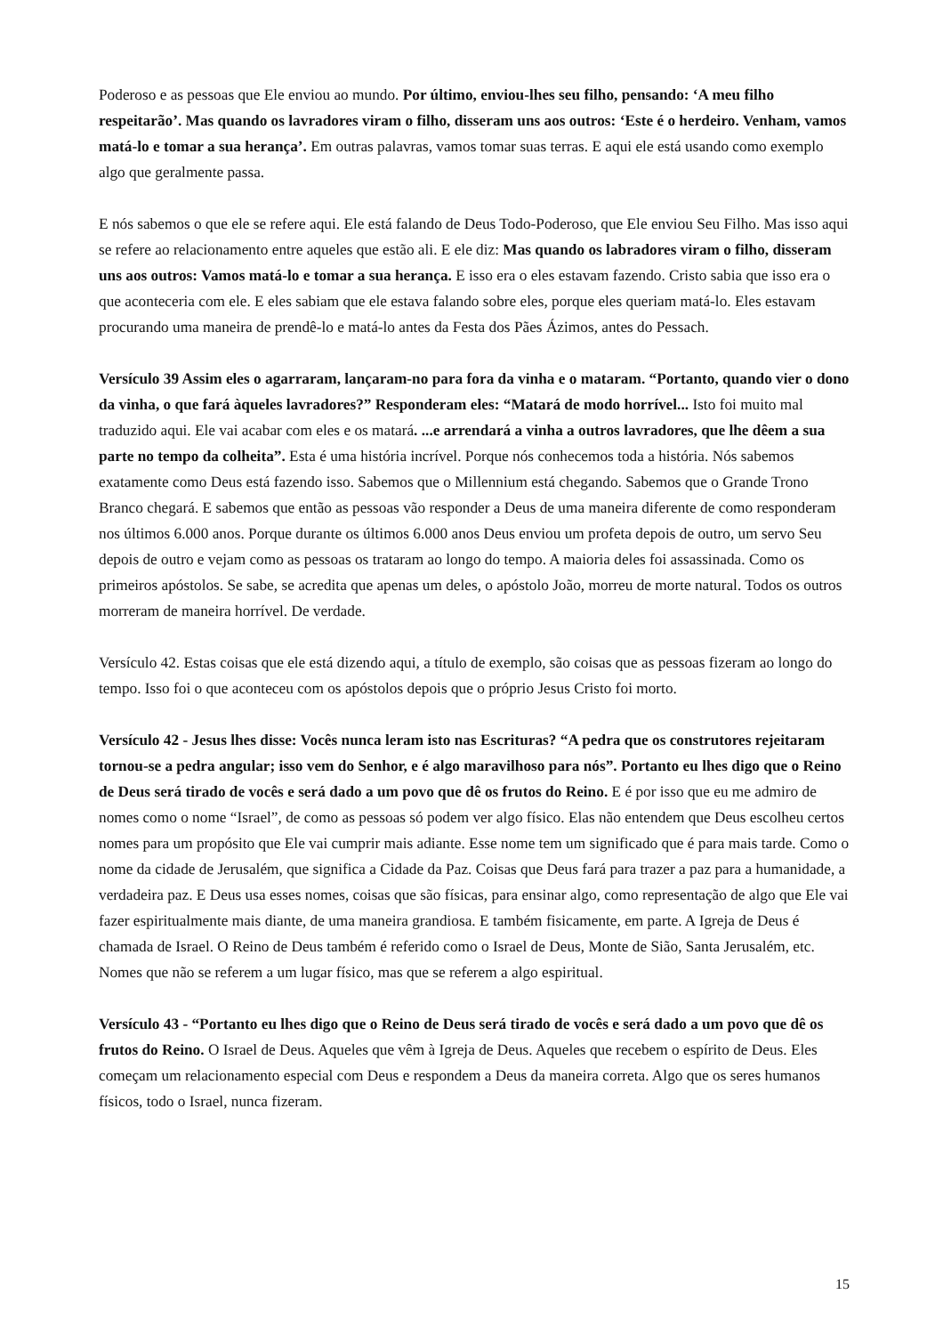Poderoso e as pessoas que Ele enviou ao mundo. Por último, enviou-lhes seu filho, pensando: ‘A meu filho respeitarão’. Mas quando os lavradores viram o filho, disseram uns aos outros: ‘Este é o herdeiro. Venham, vamos matá-lo e tomar a sua herança’. Em outras palavras, vamos tomar suas terras. E aqui ele está usando como exemplo algo que geralmente passa.
E nós sabemos o que ele se refere aqui. Ele está falando de Deus Todo-Poderoso, que Ele enviou Seu Filho. Mas isso aqui se refere ao relacionamento entre aqueles que estão ali. E ele diz: Mas quando os labradores viram o filho, disseram uns aos outros: Vamos matá-lo e tomar a sua herança. E isso era o eles estavam fazendo. Cristo sabia que isso era o que aconteceria com ele. E eles sabiam que ele estava falando sobre eles, porque eles queriam matá-lo. Eles estavam procurando uma maneira de prendê-lo e matá-lo antes da Festa dos Pães Ázimos, antes do Pessach.
Versículo 39 Assim eles o agarraram, lançaram-no para fora da vinha e o mataram. “Portanto, quando vier o dono da vinha, o que fará àqueles lavradores?” Responderam eles: “Matará de modo horrível... Isto foi muito mal traduzido aqui. Ele vai acabar com eles e os matará. ...e arrendará a vinha a outros lavradores, que lhe dêem a sua parte no tempo da colheita”. Esta é uma história incrível. Porque nós conhecemos toda a história. Nós sabemos exatamente como Deus está fazendo isso. Sabemos que o Millennium está chegando. Sabemos que o Grande Trono Branco chegará. E sabemos que então as pessoas vão responder a Deus de uma maneira diferente de como responderam nos últimos 6.000 anos. Porque durante os últimos 6.000 anos Deus enviou um profeta depois de outro, um servo Seu depois de outro e vejam como as pessoas os trataram ao longo do tempo. A maioria deles foi assassinada. Como os primeiros apóstolos. Se sabe, se acredita que apenas um deles, o apóstolo João, morreu de morte natural. Todos os outros morreram de maneira horrível. De verdade.
Versículo 42. Estas coisas que ele está dizendo aqui, a título de exemplo, são coisas que as pessoas fizeram ao longo do tempo. Isso foi o que aconteceu com os apóstolos depois que o próprio Jesus Cristo foi morto.
Versículo 42 - Jesus lhes disse: Vocês nunca leram isto nas Escrituras? “A pedra que os construtores rejeitaram tornou-se a pedra angular; isso vem do Senhor, e é algo maravilhoso para nós”. Portanto eu lhes digo que o Reino de Deus será tirado de vocês e será dado a um povo que dê os frutos do Reino. E é por isso que eu me admiro de nomes como o nome “Israel”, de como as pessoas só podem ver algo físico. Elas não entendem que Deus escolheu certos nomes para um propósito que Ele vai cumprir mais adiante. Esse nome tem um significado que é para mais tarde. Como o nome da cidade de Jerusalém, que significa a Cidade da Paz. Coisas que Deus fará para trazer a paz para a humanidade, a verdadeira paz. E Deus usa esses nomes, coisas que são físicas, para ensinar algo, como representação de algo que Ele vai fazer espiritualmente mais diante, de uma maneira grandiosa. E também fisicamente, em parte. A Igreja de Deus é chamada de Israel. O Reino de Deus também é referido como o Israel de Deus, Monte de Sião, Santa Jerusalém, etc. Nomes que não se referem a um lugar físico, mas que se referem a algo espiritual.
Versículo 43 - “Portanto eu lhes digo que o Reino de Deus será tirado de vocês e será dado a um povo que dê os frutos do Reino. O Israel de Deus. Aqueles que vêm à Igreja de Deus. Aqueles que recebem o espírito de Deus. Eles começam um relacionamento especial com Deus e respondem a Deus da maneira correta. Algo que os seres humanos físicos, todo o Israel, nunca fizeram.
15